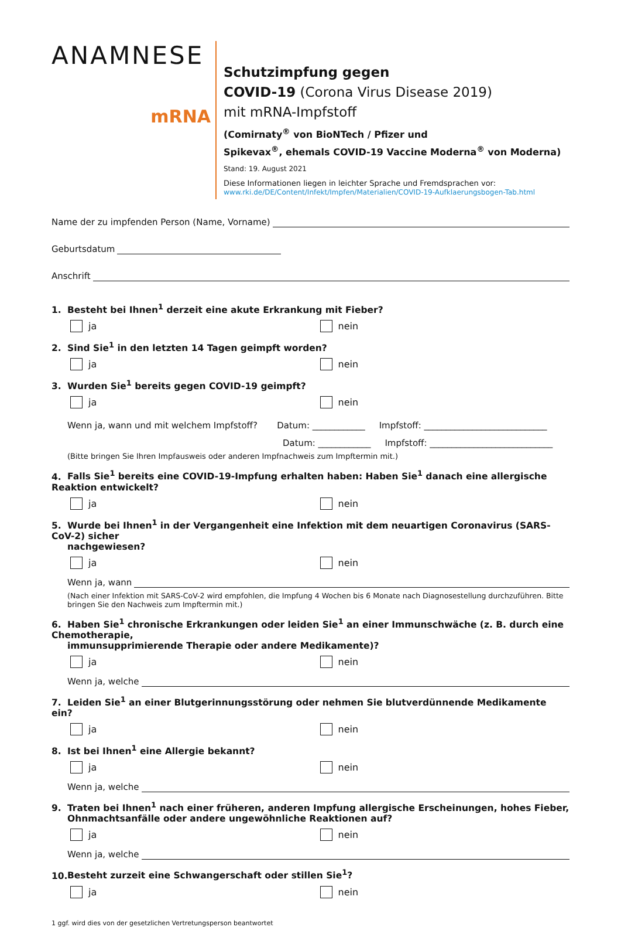ANAMNESE
mRNA
Schutzimpfung gegen
COVID-19 (Corona Virus Disease 2019)
mit mRNA-Impfstoff
(Comirnaty<sup>®</sup> von BioNTech / Pfizer und
Spikevax<sup>®</sup>, ehemals COVID-19 Vaccine Moderna<sup>®</sup> von Moderna)
Stand: 19. August 2021
Diese Informationen liegen in leichter Sprache und Fremdsprachen vor:
www.rki.de/DE/Content/Infekt/Impfen/Materialien/COVID-19-Aufklaerungsbogen-Tab.html
Name der zu impfenden Person (Name, Vorname)
Geburtsdatum
Anschrift
1. Besteht bei Ihnen<sup>1</sup> derzeit eine akute Erkrankung mit Fieber?
ja nein
2. Sind Sie<sup>1</sup> in den letzten 14 Tagen geimpft worden?
ja nein
3. Wurden Sie<sup>1</sup> bereits gegen COVID-19 geimpft?
ja nein
Wenn ja, wann und mit welchem Impfstoff? Datum: ____________ Impfstoff: ____________________________
Datum: ____________ Impfstoff: ____________________________
(Bitte bringen Sie Ihren Impfausweis oder anderen Impfnachweis zum Impftermin mit.)
4. Falls Sie<sup>1</sup> bereits eine COVID-19-Impfung erhalten haben: Haben Sie<sup>1</sup> danach eine allergische Reaktion entwickelt?
ja nein
5. Wurde bei Ihnen<sup>1</sup> in der Vergangenheit eine Infektion mit dem neuartigen Coronavirus (SARS-CoV-2) sicher
nachgewiesen?
ja nein
Wenn ja, wann
(Nach einer Infektion mit SARS-CoV-2 wird empfohlen, die Impfung 4 Wochen bis 6 Monate nach Diagnosestellung durchzuführen. Bitte bringen Sie den Nachweis zum Impftermin mit.)
6. Haben Sie<sup>1</sup> chronische Erkrankungen oder leiden Sie<sup>1</sup> an einer Immunschwäche (z. B. durch eine Chemotherapie,
immunsupprimierende Therapie oder andere Medikamente)?
ja nein
Wenn ja, welche
7. Leiden Sie<sup>1</sup> an einer Blutgerinnungsstörung oder nehmen Sie blutverdünnende Medikamente ein?
ja nein
8. Ist bei Ihnen<sup>1</sup> eine Allergie bekannt?
ja nein
Wenn ja, welche
9. Traten bei Ihnen<sup>1</sup> nach einer früheren, anderen Impfung allergische Erscheinungen, hohes Fieber,
Ohnmachtsanfälle oder andere ungewöhnliche Reaktionen auf?
ja nein
Wenn ja, welche
10. Besteht zurzeit eine Schwangerschaft oder stillen Sie<sup>1</sup>?
ja nein
1 ggf. wird dies von der gesetzlichen Vertretungsperson beantwortet